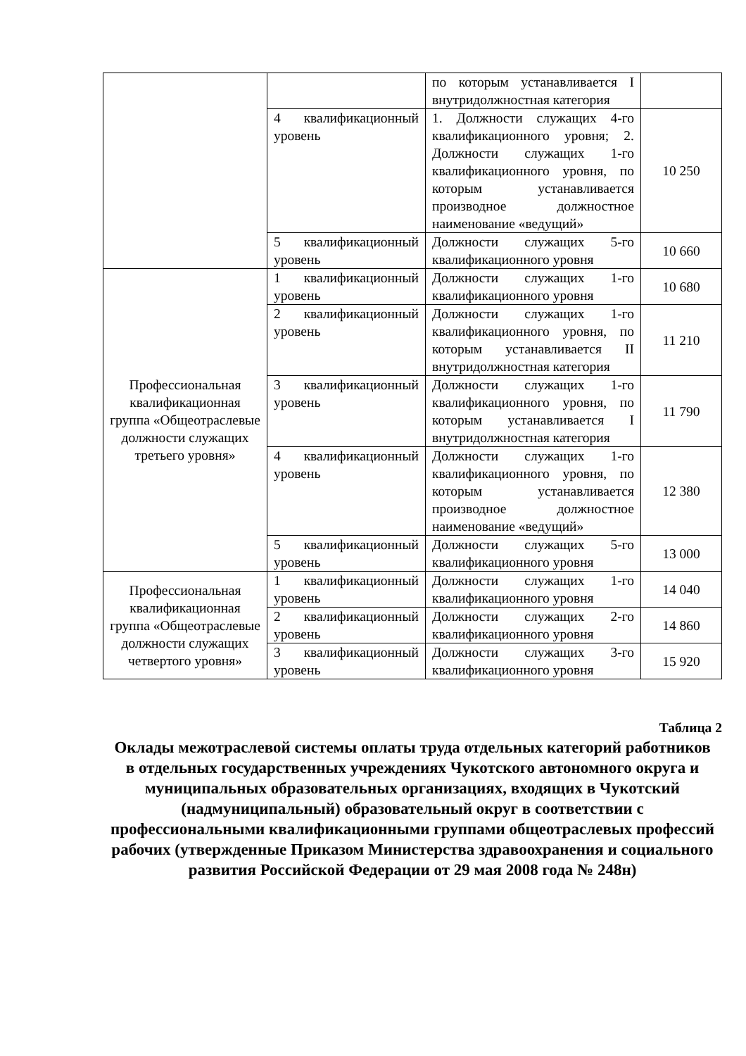| | | по которым устанавливается I внутридолжностная категория | |
| | 4 квалификационный уровень | 1. Должности служащих 4-го квалификационного уровня; 2. Должности служащих 1-го квалификационного уровня, по которым устанавливается производное должностное наименование «ведущий» | 10 250 |
| | 5 квалификационный уровень | Должности служащих 5-го квалификационного уровня | 10 660 |
| Профессиональная квалификационная группа «Общеотраслевые должности служащих третьего уровня» | 1 квалификационный уровень | Должности служащих 1-го квалификационного уровня | 10 680 |
| | 2 квалификационный уровень | Должности служащих 1-го квалификационного уровня, по которым устанавливается II внутридолжностная категория | 11 210 |
| | 3 квалификационный уровень | Должности служащих 1-го квалификационного уровня, по которым устанавливается I внутридолжностная категория | 11 790 |
| | 4 квалификационный уровень | Должности служащих 1-го квалификационного уровня, по которым устанавливается производное должностное наименование «ведущий» | 12 380 |
| | 5 квалификационный уровень | Должности служащих 5-го квалификационного уровня | 13 000 |
| Профессиональная квалификационная группа «Общеотраслевые должности служащих четвертого уровня» | 1 квалификационный уровень | Должности служащих 1-го квалификационного уровня | 14 040 |
| | 2 квалификационный уровень | Должности служащих 2-го квалификационного уровня | 14 860 |
| | 3 квалификационный уровень | Должности служащих 3-го квалификационного уровня | 15 920 |
Таблица 2
Оклады межотраслевой системы оплаты труда отдельных категорий работников в отдельных государственных учреждениях Чукотского автономного округа и муниципальных образовательных организациях, входящих в Чукотский (надмуниципальный) образовательный округ в соответствии с профессиональными квалификационными группами общеотраслевых профессий рабочих (утвержденные Приказом Министерства здравоохранения и социального развития Российской Федерации от 29 мая 2008 года № 248н)